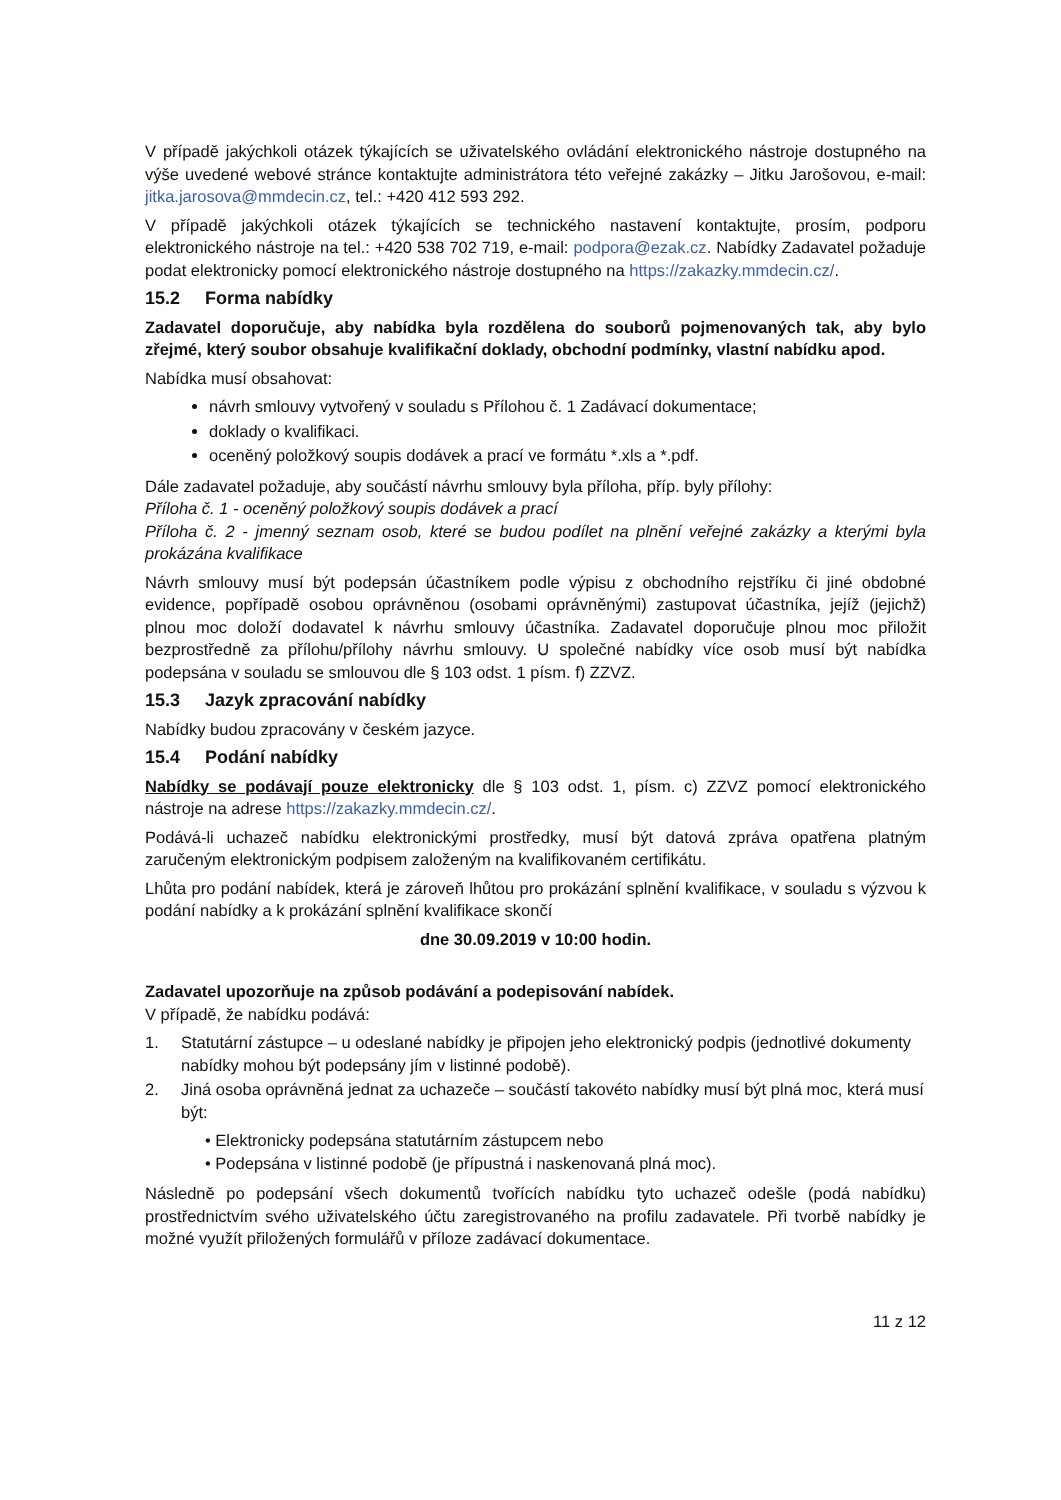V případě jakýchkoli otázek týkajících se uživatelského ovládání elektronického nástroje dostupného na výše uvedené webové stránce kontaktujte administrátora této veřejné zakázky – Jitku Jarošovou, e-mail: jitka.jarosova@mmdecin.cz, tel.: +420 412 593 292.
V případě jakýchkoli otázek týkajících se technického nastavení kontaktujte, prosím, podporu elektronického nástroje na tel.: +420 538 702 719, e-mail: podpora@ezak.cz. Nabídky Zadavatel požaduje podat elektronicky pomocí elektronického nástroje dostupného na https://zakazky.mmdecin.cz/.
15.2 Forma nabídky
Zadavatel doporučuje, aby nabídka byla rozdělena do souborů pojmenovaných tak, aby bylo zřejmé, který soubor obsahuje kvalifikační doklady, obchodní podmínky, vlastní nabídku apod.
Nabídka musí obsahovat:
návrh smlouvy vytvořený v souladu s Přílohou č. 1 Zadávací dokumentace;
doklady o kvalifikaci.
oceněný položkový soupis dodávek a prací ve formátu *.xls a *.pdf.
Dále zadavatel požaduje, aby součástí návrhu smlouvy byla příloha, příp. byly přílohy:
Příloha č. 1 - oceněný položkový soupis dodávek a prací
Příloha č. 2 - jmenný seznam osob, které se budou podílet na plnění veřejné zakázky a kterými byla prokázána kvalifikace
Návrh smlouvy musí být podepsán účastníkem podle výpisu z obchodního rejstříku či jiné obdobné evidence, popřípadě osobou oprávněnou (osobami oprávněnými) zastupovat účastníka, jejíž (jejichž) plnou moc doloží dodavatel k návrhu smlouvy účastníka. Zadavatel doporučuje plnou moc přiložit bezprostředně za přílohu/přílohy návrhu smlouvy. U společné nabídky více osob musí být nabídka podepsána v souladu se smlouvou dle § 103 odst. 1 písm. f) ZZVZ.
15.3 Jazyk zpracování nabídky
Nabídky budou zpracovány v českém jazyce.
15.4 Podání nabídky
Nabídky se podávají pouze elektronicky dle § 103 odst. 1, písm. c) ZZVZ pomocí elektronického nástroje na adrese https://zakazky.mmdecin.cz/.
Podává-li uchazeč nabídku elektronickými prostředky, musí být datová zpráva opatřena platným zaručeným elektronickým podpisem založeným na kvalifikovaném certifikátu.
Lhůta pro podání nabídek, která je zároveň lhůtou pro prokázání splnění kvalifikace, v souladu s výzvou k podání nabídky a k prokázání splnění kvalifikace skončí
dne 30.09.2019 v 10:00 hodin.
Zadavatel upozorňuje na způsob podávání a podepisování nabídek.
V případě, že nabídku podává:
1. Statutární zástupce – u odeslané nabídky je připojen jeho elektronický podpis (jednotlivé dokumenty nabídky mohou být podepsány jím v listinné podobě).
2. Jiná osoba oprávněná jednat za uchazeče – součástí takovéto nabídky musí být plná moc, která musí být:
• Elektronicky podepsána statutárním zástupcem nebo
• Podepsána v listinné podobě (je přípustná i naskenovaná plná moc).
Následně po podepsání všech dokumentů tvořících nabídku tyto uchazeč odešle (podá nabídku) prostřednictvím svého uživatelského účtu zaregistrovaného na profilu zadavatele. Při tvorbě nabídky je možné využít přiložených formulářů v příloze zadávací dokumentace.
11 z 12